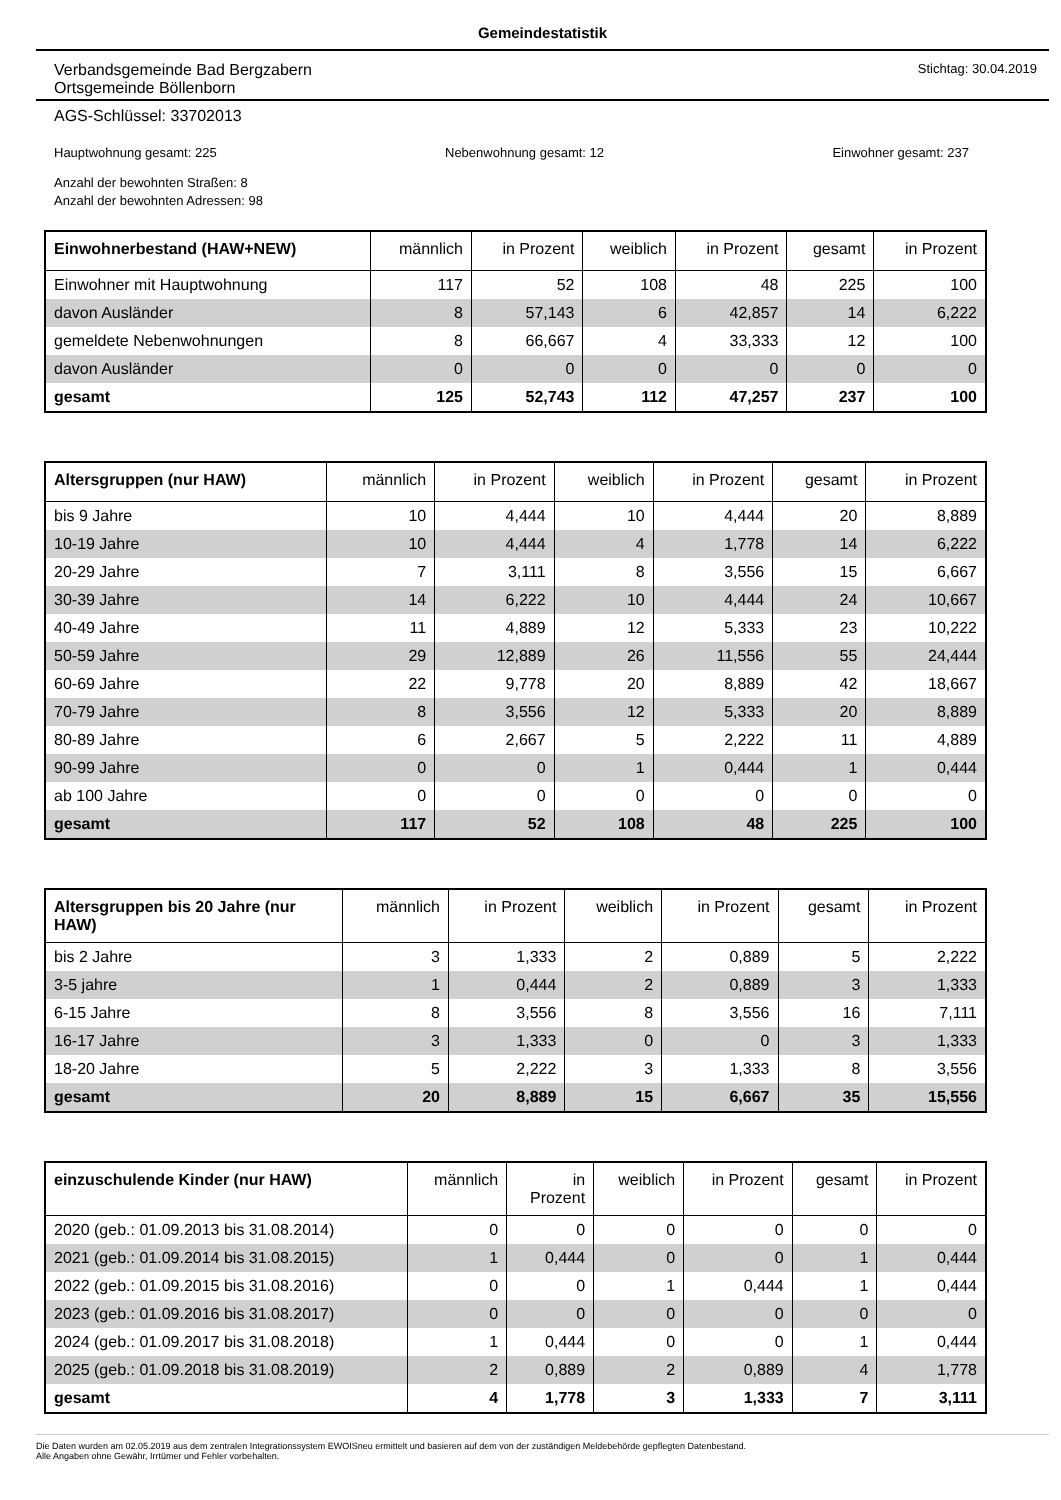Gemeindestatistik
Verbandsgemeinde Bad Bergzabern
Ortsgemeinde Böllenborn
Stichtag: 30.04.2019
AGS-Schlüssel: 33702013
Hauptwohnung gesamt: 225 Nebenwohnung gesamt: 12 Einwohner gesamt: 237
Anzahl der bewohnten Straßen: 8
Anzahl der bewohnten Adressen: 98
| Einwohnerbestand (HAW+NEW) | männlich | in Prozent | weiblich | in Prozent | gesamt | in Prozent |
| --- | --- | --- | --- | --- | --- | --- |
| Einwohner mit Hauptwohnung | 117 | 52 | 108 | 48 | 225 | 100 |
| davon Ausländer | 8 | 57,143 | 6 | 42,857 | 14 | 6,222 |
| gemeldete Nebenwohnungen | 8 | 66,667 | 4 | 33,333 | 12 | 100 |
| davon Ausländer | 0 | 0 | 0 | 0 | 0 | 0 |
| gesamt | 125 | 52,743 | 112 | 47,257 | 237 | 100 |
| Altersgruppen (nur HAW) | männlich | in Prozent | weiblich | in Prozent | gesamt | in Prozent |
| --- | --- | --- | --- | --- | --- | --- |
| bis 9 Jahre | 10 | 4,444 | 10 | 4,444 | 20 | 8,889 |
| 10-19 Jahre | 10 | 4,444 | 4 | 1,778 | 14 | 6,222 |
| 20-29 Jahre | 7 | 3,111 | 8 | 3,556 | 15 | 6,667 |
| 30-39 Jahre | 14 | 6,222 | 10 | 4,444 | 24 | 10,667 |
| 40-49 Jahre | 11 | 4,889 | 12 | 5,333 | 23 | 10,222 |
| 50-59 Jahre | 29 | 12,889 | 26 | 11,556 | 55 | 24,444 |
| 60-69 Jahre | 22 | 9,778 | 20 | 8,889 | 42 | 18,667 |
| 70-79 Jahre | 8 | 3,556 | 12 | 5,333 | 20 | 8,889 |
| 80-89 Jahre | 6 | 2,667 | 5 | 2,222 | 11 | 4,889 |
| 90-99 Jahre | 0 | 0 | 1 | 0,444 | 1 | 0,444 |
| ab 100 Jahre | 0 | 0 | 0 | 0 | 0 | 0 |
| gesamt | 117 | 52 | 108 | 48 | 225 | 100 |
| Altersgruppen bis 20 Jahre (nur HAW) | männlich | in Prozent | weiblich | in Prozent | gesamt | in Prozent |
| --- | --- | --- | --- | --- | --- | --- |
| bis 2 Jahre | 3 | 1,333 | 2 | 0,889 | 5 | 2,222 |
| 3-5 jahre | 1 | 0,444 | 2 | 0,889 | 3 | 1,333 |
| 6-15 Jahre | 8 | 3,556 | 8 | 3,556 | 16 | 7,111 |
| 16-17 Jahre | 3 | 1,333 | 0 | 0 | 3 | 1,333 |
| 18-20 Jahre | 5 | 2,222 | 3 | 1,333 | 8 | 3,556 |
| gesamt | 20 | 8,889 | 15 | 6,667 | 35 | 15,556 |
| einzuschulende Kinder (nur HAW) | männlich | in Prozent | weiblich | in Prozent | gesamt | in Prozent |
| --- | --- | --- | --- | --- | --- | --- |
| 2020 (geb.: 01.09.2013 bis 31.08.2014) | 0 | 0 | 0 | 0 | 0 | 0 |
| 2021 (geb.: 01.09.2014 bis 31.08.2015) | 1 | 0,444 | 0 | 0 | 1 | 0,444 |
| 2022 (geb.: 01.09.2015 bis 31.08.2016) | 0 | 0 | 1 | 0,444 | 1 | 0,444 |
| 2023 (geb.: 01.09.2016 bis 31.08.2017) | 0 | 0 | 0 | 0 | 0 | 0 |
| 2024 (geb.: 01.09.2017 bis 31.08.2018) | 1 | 0,444 | 0 | 0 | 1 | 0,444 |
| 2025 (geb.: 01.09.2018 bis 31.08.2019) | 2 | 0,889 | 2 | 0,889 | 4 | 1,778 |
| gesamt | 4 | 1,778 | 3 | 1,333 | 7 | 3,111 |
Die Daten wurden am 02.05.2019 aus dem zentralen Integrationssystem EWOISneu ermittelt und basieren auf dem von der zuständigen Meldebehörde gepflegten Datenbestand.
Alle Angaben ohne Gewähr, Irrtümer und Fehler vorbehalten.